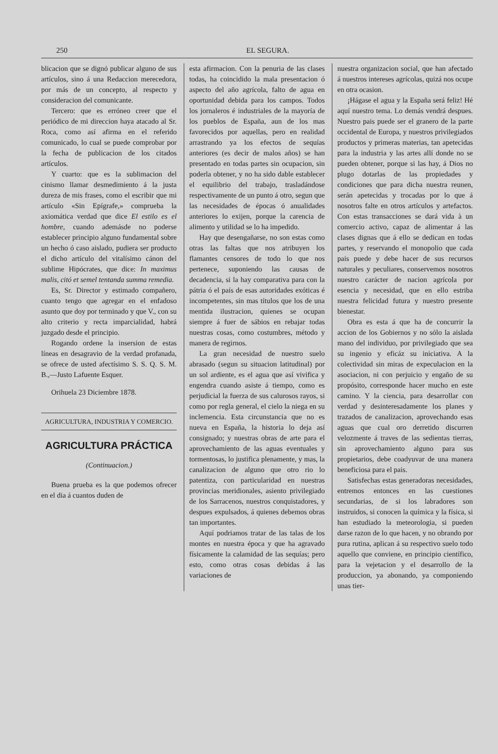250 EL SEGURA.
blicacion que se dignó publicar alguno de sus artículos, sino á una Redaccion merecedora, por más de un concepto, al respecto y consideracion del comunicante.
Tercero: que es erróneo creer que el periódico de mi direccion haya atacado al Sr. Roca, como así afirma en el referido comunicado, lo cual se puede comprobar por la fecha de publicacion de los citados artículos.
Y cuarto: que es la sublimacion del cinismo llamar desmedimiento á la justa dureza de mis frases, como el escribir que mi artículo «Sin Epígrafe,» comprueba la axiomática verdad que dice El estilo es el hombre, cuando ademásde no poderse establecer principio alguno fundamental sobre un hecho ó caso aislado, pudiera ser producto el dicho artículo del vitalísimo cánon del sublime Hipócrates, que dice: In maximus malis, citó et semel tentanda summa remedia.
Es, Sr. Director y estimado compañero, cuanto tengo que agregar en el enfadoso asunto que doy por terminado y que V., con su alto criterio y recta imparcialidad, habrá juzgado desde el principio.
Rogando ordene la insersion de estas líneas en desagravio de la verdad profanada, se ofrece de usted afectísimo S. S. Q. S. M. B.,—Justo Lafuente Esquer.
Orihuela 23 Diciembre 1878.
AGRICULTURA, INDUSTRIA Y COMERCIO.
AGRICULTURA PRÁCTICA
(Continuacion.)
Buena prueba es la que podemos ofrecer en el dia á cuantos duden de
esta afirmacion. Con la penuria de las clases todas, ha coincidido la mala presentacion ó aspecto del año agrícola, falto de agua en oportunidad debida para los campos. Todos los jornaleros é industriales de la mayoría de los pueblos de España, aun de los mas favorecidos por aquellas, pero en realidad arrastrando ya los efectos de sequías anteriores (es decir de malos años) se han presentado en todas partes sin ocupacion, sin poderla obtener, y no ha sido dable establecer el equilibrio del trabajo, trasladándose respectivamente de un punto á otro, segun que las necesidades de épocas ó anualidades anteriores lo exijen, porque la carencia de alimento y utilidad se lo ha impedido.
Hay que desengañarse, no son estas como otras las faltas que nos atribuyen los flamantes censores de todo lo que nos pertenece, suponiendo las causas de decadencia, si la hay comparativa para con la pátria ó el país de esas autoridades exóticas é incompetentes, sin mas títulos que los de una mentida ilustracion, quienes se ocupan siempre á fuer de sábios en rebajar todas nuestras cosas, como costumbres, método y manera de regirnos.
La gran necesidad de nuestro suelo abrasado (segun su situacion latitudinal) por un sol ardiente, es el agua que así vivifica y engendra cuando asiste á tiempo, como es perjudicial la fuerza de sus calurosos rayos, si como por regla general, el cielo la niega en su inclemencia. Esta circunstancia que no es nueva en España, la historia lo deja así consignado; y nuestras obras de arte para el aprovechamiento de las aguas eventuales y tormentosas, lo justifica plenamente, y mas, la canalizacion de alguno que otro rio lo patentiza, con particularidad en nuestras provincias meridionales, asiento privilegiado de los Sarracenos, nuestros conquistadores, y despues expulsados, á quienes debemos obras tan importantes.
Aquí podriamos tratar de las talas de los montes en nuestra época y que ha agravado físicamente la calamidad de las sequías; pero esto, como otras cosas debidas á las variaciones de
nuestra organizacion social, que han afectado á nuestros intereses agrícolas, quizá nos ocupe en otra ocasion.
¡Hágase el agua y la España será feliz! Hé aquí nuestro tema. Lo demás vendrá despues. Nuestro pais puede ser el granero de la parte occidental de Europa, y nuestros privilegiados productos y primeras materias, tan apetecidas para la industria y las artes allí donde no se pueden obtener, porque si las hay, á Dios no plugo dotarlas de las propiedades y condiciones que para dicha nuestra reunen, serán apetecidas y trocadas por lo que á nosotros falte en otros artículos y artefactos. Con estas transacciones se dará vida à un comercio activo, capaz de alimentar á las clases dignas que á ello se dedican en todas partes, y reservando el monopolio que cada pais puede y debe hacer de sus recursos naturales y peculiares, conservemos nosotros nuestro carácter de nacion agrícola por esencia y necesidad, que en ello estriba nuestra felicidad futura y nuestro presente bienestar.
Obra es esta á que ha de concurrir la accion de los Gobiernos y no sólo la aislada mano del individuo, por privilegiado que sea su ingenio y eficáz su iniciativa. A la colectividad sin miras de expeculacion en la asociacion, ni con perjuicio y engaño de su propósito, corresponde hacer mucho en este camino. Y la ciencia, para desarrollar con verdad y desinteresadamente los planes y trazados de canalizacion, aprovechando esas aguas que cual oro derretido discurren velozmente á traves de las sedientas tierras, sin aprovechamiento alguno para sus propietarios, debe coadyuvar de una manera beneficiosa para el pais.
Satisfechas estas generadoras necesidades, entremos entonces en las cuestiones secundarias, de si los labradores son instruidos, si conocen la química y la física, si han estudiado la meteorologia, si pueden darse razon de lo que hacen, y no obrando por pura rutina, aplican á su respectivo suelo todo aquello que conviene, en principio científico, para la vejetacion y el desarrollo de la produccion, ya abonando, ya componiendo unas tier-